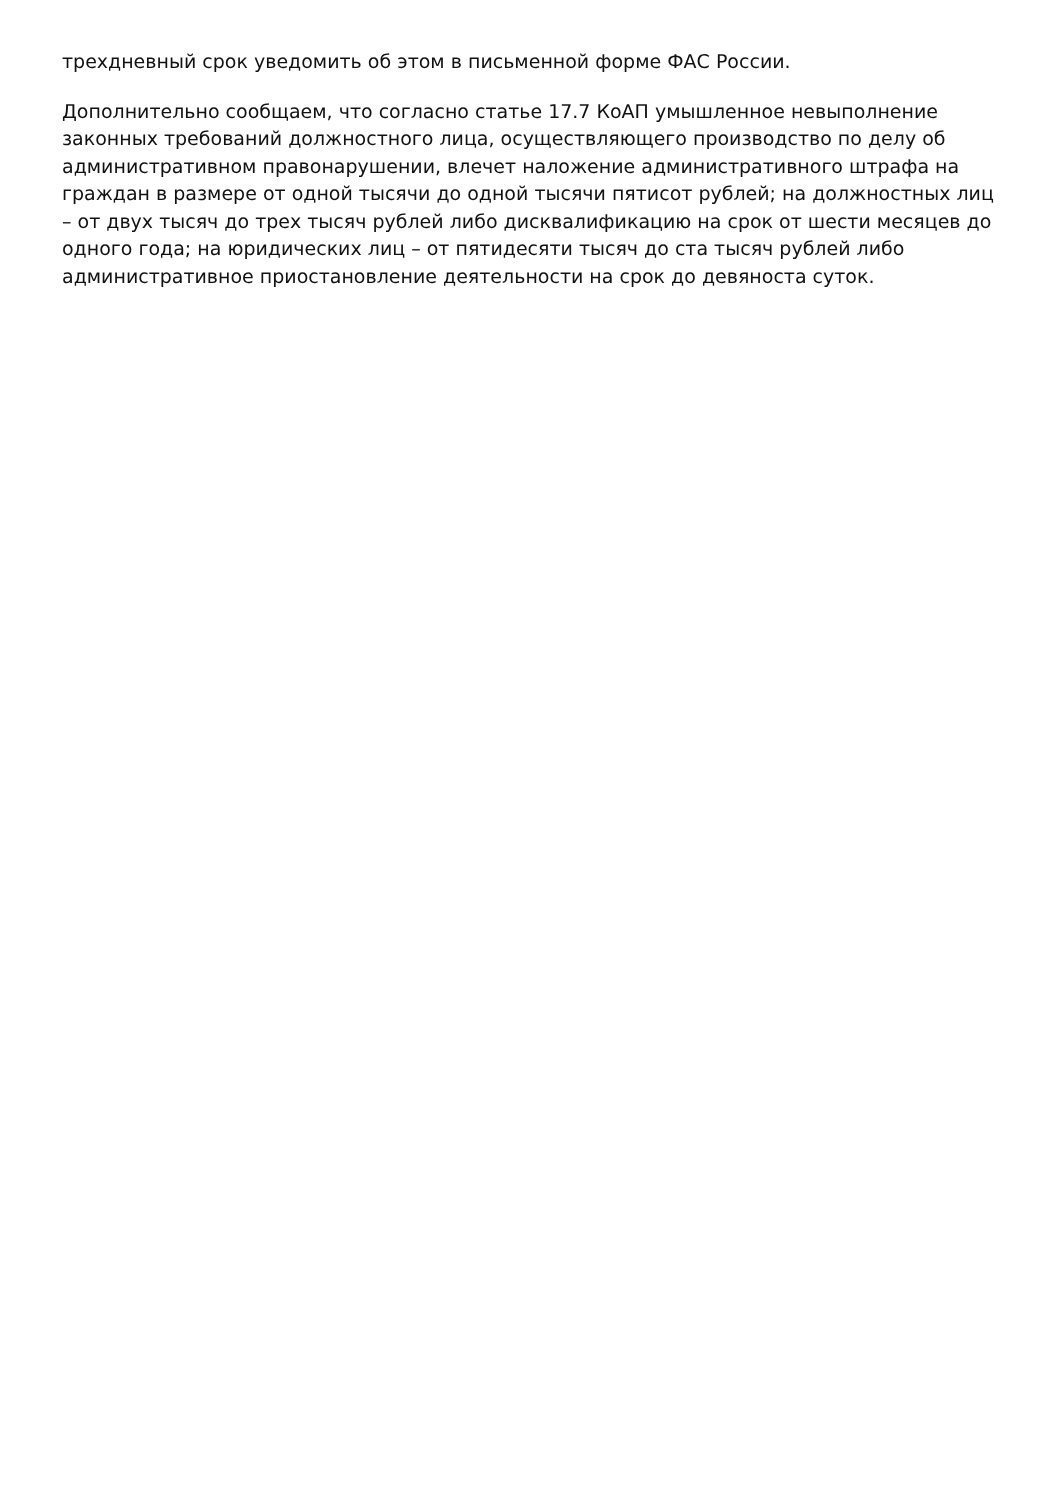трехдневный срок уведомить об этом в письменной форме ФАС России.
Дополнительно сообщаем, что согласно статье 17.7 КоАП умышленное невыполнение законных требований должностного лица, осуществляющего производство по делу об административном правонарушении, влечет наложение административного штрафа на граждан в размере от одной тысячи до одной тысячи пятисот рублей; на должностных лиц – от двух тысяч до трех тысяч рублей либо дисквалификацию на срок от шести месяцев до одного года; на юридических лиц – от пятидесяти тысяч до ста тысяч рублей либо административное приостановление деятельности на срок до девяноста суток.